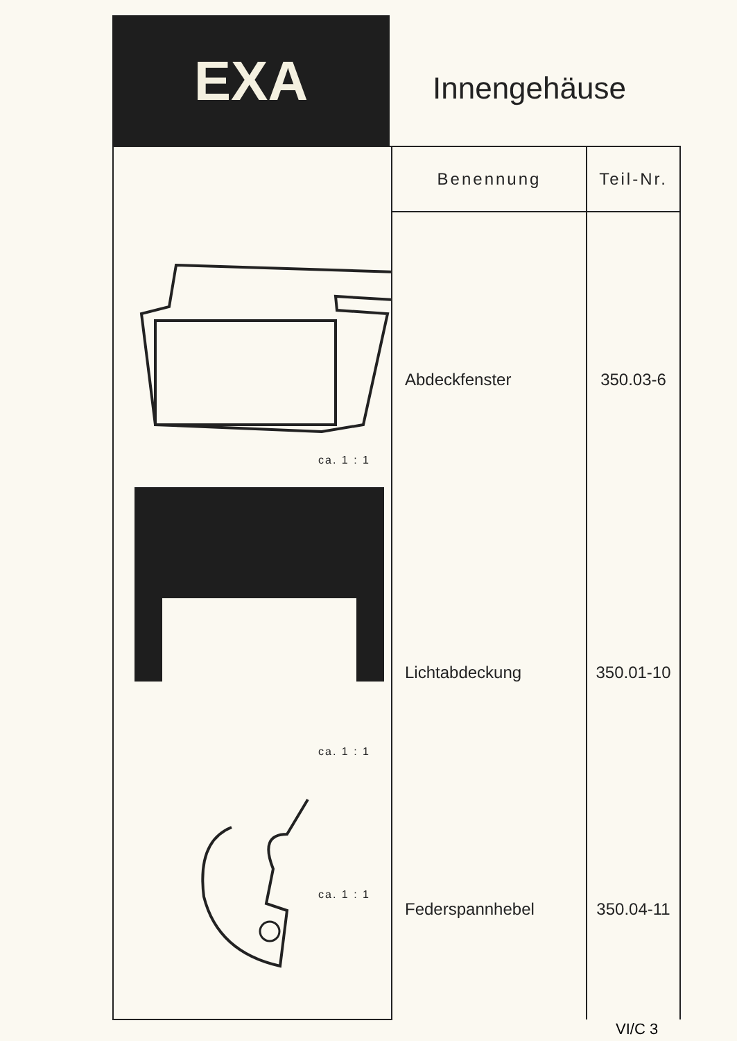EXA
Innengehäuse
| ca. 1 : 1 ca. 1 : 1 ca. 1 : 1 | Benennung | Teil-Nr. |
| | Abdeckfenster | 350.03-6 |
| | Lichtabdeckung | 350.01-10 |
| | Federspannhebel | 350.04-11 |
VI/C 3